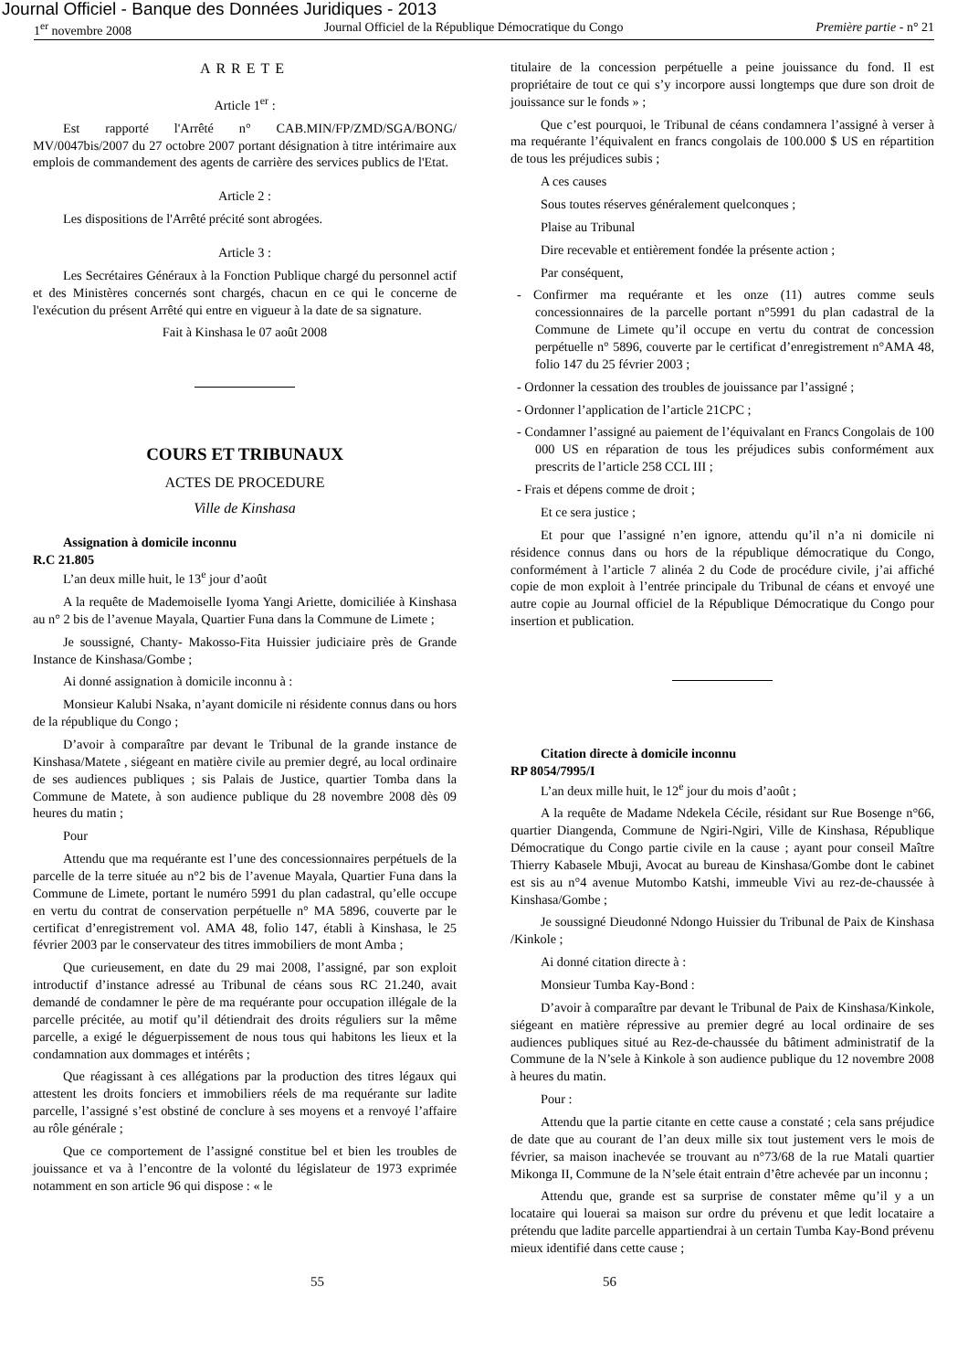Journal Officiel - Banque des Données Juridiques - 2013
1<sup>er</sup> novembre 2008 Journal Officiel de la République Démocratique du Congo Première partie - n° 21
ARRETE
Article 1<sup>er</sup> :
Est rapporté l'Arrêté n° CAB.MIN/FP/ZMD/SGA/BONG/ MV/0047bis/2007 du 27 octobre 2007 portant désignation à titre intérimaire aux emplois de commandement des agents de carrière des services publics de l'Etat.
Article 2 :
Les dispositions de l'Arrêté précité sont abrogées.
Article 3 :
Les Secrétaires Généraux à la Fonction Publique chargé du personnel actif et des Ministères concernés sont chargés, chacun en ce qui le concerne de l'exécution du présent Arrêté qui entre en vigueur à la date de sa signature.
Fait à Kinshasa le 07 août 2008
COURS ET TRIBUNAUX
ACTES DE PROCEDURE
Ville de Kinshasa
Assignation à domicile inconnu
R.C 21.805
L’an deux mille huit, le 13<sup>e</sup> jour d’août
A la requête de Mademoiselle Iyoma Yangi Ariette, domiciliée à Kinshasa au n° 2 bis de l’avenue Mayala, Quartier Funa dans la Commune de Limete ;
Je soussigné, Chanty- Makosso-Fita Huissier judiciaire près de Grande Instance de Kinshasa/Gombe ;
Ai donné assignation à domicile inconnu à :
Monsieur Kalubi Nsaka, n’ayant domicile ni résidente connus dans ou hors de la république du Congo ;
D’avoir à comparaître par devant le Tribunal de la grande instance de Kinshasa/Matete , siégeant en matière civile au premier degré, au local ordinaire de ses audiences publiques ; sis Palais de Justice, quartier Tomba dans la Commune de Matete, à son audience publique du 28 novembre 2008 dès 09 heures du matin ;
Pour
Attendu que ma requérante est l’une des concessionnaires perpétuels de la parcelle de la terre située au n°2 bis de l’avenue Mayala, Quartier Funa dans la Commune de Limete, portant le numéro 5991 du plan cadastral, qu’elle occupe en vertu du contrat de conservation perpétuelle n° MA 5896, couverte par le certificat d’enregistrement vol. AMA 48, folio 147, établi à Kinshasa, le 25 février 2003 par le conservateur des titres immobiliers de mont Amba ;
Que curieusement, en date du 29 mai 2008, l’assigné, par son exploit introductif d’instance adressé au Tribunal de céans sous RC 21.240, avait demandé de condamner le père de ma requérante pour occupation illégale de la parcelle précitée, au motif qu’il détiendrait des droits réguliers sur la même parcelle, a exigé le déguerpissement de nous tous qui habitons les lieux et la condamnation aux dommages et intérêts ;
Que réagissant à ces allégations par la production des titres légaux qui attestent les droits fonciers et immobiliers réels de ma requérante sur ladite parcelle, l’assigné s’est obstiné de conclure à ses moyens et a renvoyé l’affaire au rôle générale ;
Que ce comportement de l’assigné constitue bel et bien les troubles de jouissance et va à l’encontre de la volonté du législateur de 1973 exprimée notamment en son article 96 qui dispose : « le
titulaire de la concession perpétuelle a peine jouissance du fond. Il est propriétaire de tout ce qui s’y incorpore aussi longtemps que dure son droit de jouissance sur le fonds » ;
Que c’est pourquoi, le Tribunal de céans condamnera l’assigné à verser à ma requérante l’équivalent en francs congolais de 100.000 $ US en répartition de tous les préjudices subis ;
A ces causes
Sous toutes réserves généralement quelconques ;
Plaise au Tribunal
Dire recevable et entièrement fondée la présente action ;
Par conséquent,
- Confirmer ma requérante et les onze (11) autres comme seuls concessionnaires de la parcelle portant n°5991 du plan cadastral de la Commune de Limete qu’il occupe en vertu du contrat de concession perpétuelle n° 5896, couverte par le certificat d’enregistrement n°AMA 48, folio 147 du 25 février 2003 ;
- Ordonner la cessation des troubles de jouissance par l’assigné ;
- Ordonner l’application de l’article 21CPC ;
- Condamner l’assigné au paiement de l’équivalant en Francs Congolais de 100 000 US en réparation de tous les préjudices subis conformément aux prescrits de l’article 258 CCL III ;
- Frais et dépens comme de droit ;
Et ce sera justice ;
Et pour que l’assigné n’en ignore, attendu qu’il n’a ni domicile ni résidence connus dans ou hors de la république démocratique du Congo, conformément à l’article 7 alinéa 2 du Code de procédure civile, j’ai affiché copie de mon exploit à l’entrée principale du Tribunal de céans et envoyé une autre copie au Journal officiel de la République Démocratique du Congo pour insertion et publication.
Citation directe à domicile inconnu
RP 8054/7995/I
L’an deux mille huit, le 12<sup>e</sup> jour du mois d’août ;
A la requête de Madame Ndekela Cécile, résidant sur Rue Bosenge n°66, quartier Diangenda, Commune de Ngiri-Ngiri, Ville de Kinshasa, République Démocratique du Congo partie civile en la cause ; ayant pour conseil Maître Thierry Kabasele Mbuji, Avocat au bureau de Kinshasa/Gombe dont le cabinet est sis au n°4 avenue Mutombo Katshi, immeuble Vivi au rez-de-chaussée à Kinshasa/Gombe ;
Je soussigné Dieudonné Ndongo Huissier du Tribunal de Paix de Kinshasa /Kinkole ;
Ai donné citation directe à :
Monsieur Tumba Kay-Bond :
D’avoir à comparaître par devant le Tribunal de Paix de Kinshasa/Kinkole, siégeant en matière répressive au premier degré au local ordinaire de ses audiences publiques situé au Rez-de-chaussée du bâtiment administratif de la Commune de la N’sele à Kinkole à son audience publique du 12 novembre 2008 à heures du matin.
Pour :
Attendu que la partie citante en cette cause a constaté ; cela sans préjudice de date que au courant de l’an deux mille six tout justement vers le mois de février, sa maison inachevée se trouvant au n°73/68 de la rue Matali quartier Mikonga II, Commune de la N’sele était entrain d’être achevée par un inconnu ;
Attendu que, grande est sa surprise de constater même qu’il y a un locataire qui louerai sa maison sur ordre du prévenu et que ledit locataire a prétendu que ladite parcelle appartiendrai à un certain Tumba Kay-Bond prévenu mieux identifié dans cette cause ;
55 56